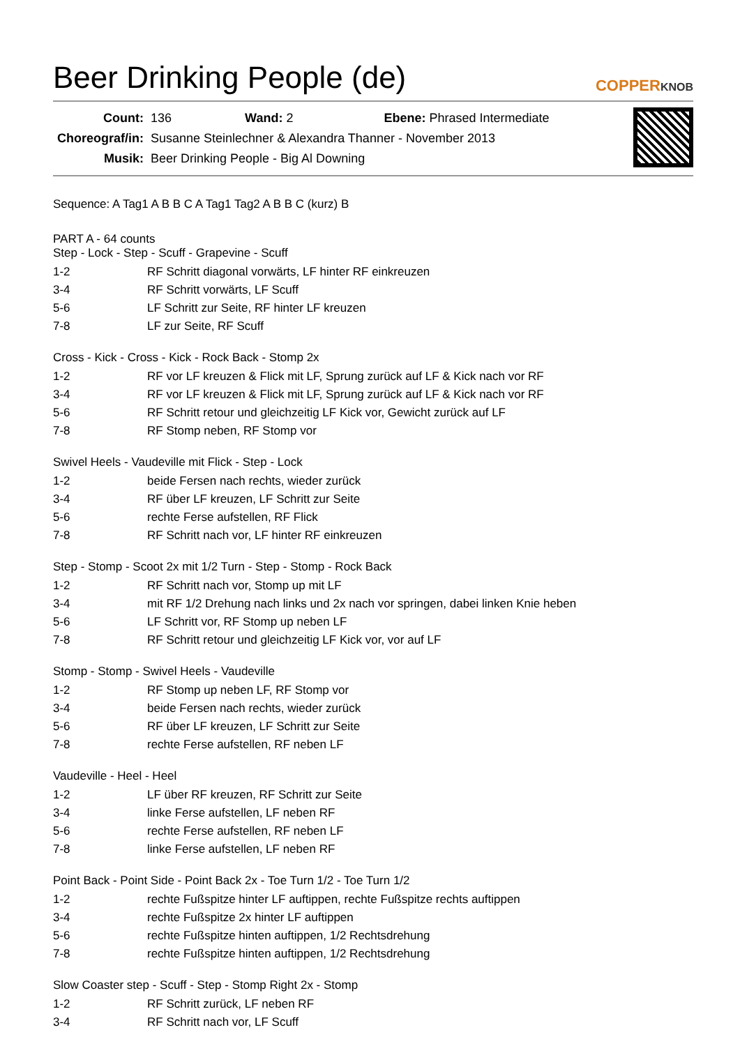Beer Drinking People (de) COPPERKNOB
| Count: | 136 Wand: 2 Ebene: Phrased Intermediate |
| Choreograf/in: | Susanne Steinlechner & Alexandra Thanner - November 2013 |
| Musik: | Beer Drinking People - Big Al Downing |
Sequence: A Tag1 A B B C A Tag1 Tag2 A B B C (kurz) B
PART A - 64 counts
Step - Lock - Step - Scuff - Grapevine - Scuff
| 1-2 | RF Schritt diagonal vorwärts, LF hinter RF einkreuzen |
| 3-4 | RF Schritt vorwärts, LF Scuff |
| 5-6 | LF Schritt zur Seite, RF hinter LF kreuzen |
| 7-8 | LF zur Seite, RF Scuff |
Cross - Kick - Cross - Kick - Rock Back - Stomp 2x
| 1-2 | RF vor LF kreuzen & Flick mit LF, Sprung zurück auf LF & Kick nach vor RF |
| 3-4 | RF vor LF kreuzen & Flick mit LF, Sprung zurück auf LF & Kick nach vor RF |
| 5-6 | RF Schritt retour und gleichzeitig LF Kick vor, Gewicht zurück auf LF |
| 7-8 | RF Stomp neben, RF Stomp vor |
Swivel Heels - Vaudeville mit Flick - Step - Lock
| 1-2 | beide Fersen nach rechts, wieder zurück |
| 3-4 | RF über LF kreuzen, LF Schritt zur Seite |
| 5-6 | rechte Ferse aufstellen, RF Flick |
| 7-8 | RF Schritt nach vor, LF hinter RF einkreuzen |
Step - Stomp - Scoot 2x mit 1/2 Turn - Step - Stomp - Rock Back
| 1-2 | RF Schritt nach vor, Stomp up mit LF |
| 3-4 | mit RF 1/2 Drehung nach links und 2x nach vor springen, dabei linken Knie heben |
| 5-6 | LF Schritt vor, RF Stomp up neben LF |
| 7-8 | RF Schritt retour und gleichzeitig LF Kick vor, vor auf LF |
Stomp - Stomp - Swivel Heels - Vaudeville
| 1-2 | RF Stomp up neben LF, RF Stomp vor |
| 3-4 | beide Fersen nach rechts, wieder zurück |
| 5-6 | RF über LF kreuzen, LF Schritt zur Seite |
| 7-8 | rechte Ferse aufstellen, RF neben LF |
Vaudeville - Heel - Heel
| 1-2 | LF über RF kreuzen, RF Schritt zur Seite |
| 3-4 | linke Ferse aufstellen, LF neben RF |
| 5-6 | rechte Ferse aufstellen, RF neben LF |
| 7-8 | linke Ferse aufstellen, LF neben RF |
Point Back - Point Side - Point Back 2x - Toe Turn 1/2 - Toe Turn 1/2
| 1-2 | rechte Fußspitze hinter LF auftippen, rechte Fußspitze rechts auftippen |
| 3-4 | rechte Fußspitze 2x hinter LF auftippen |
| 5-6 | rechte Fußspitze hinten auftippen, 1/2 Rechtsdrehung |
| 7-8 | rechte Fußspitze hinten auftippen, 1/2 Rechtsdrehung |
Slow Coaster step - Scuff - Step - Stomp Right 2x - Stomp
| 1-2 | RF Schritt zurück, LF neben RF |
| 3-4 | RF Schritt nach vor, LF Scuff |